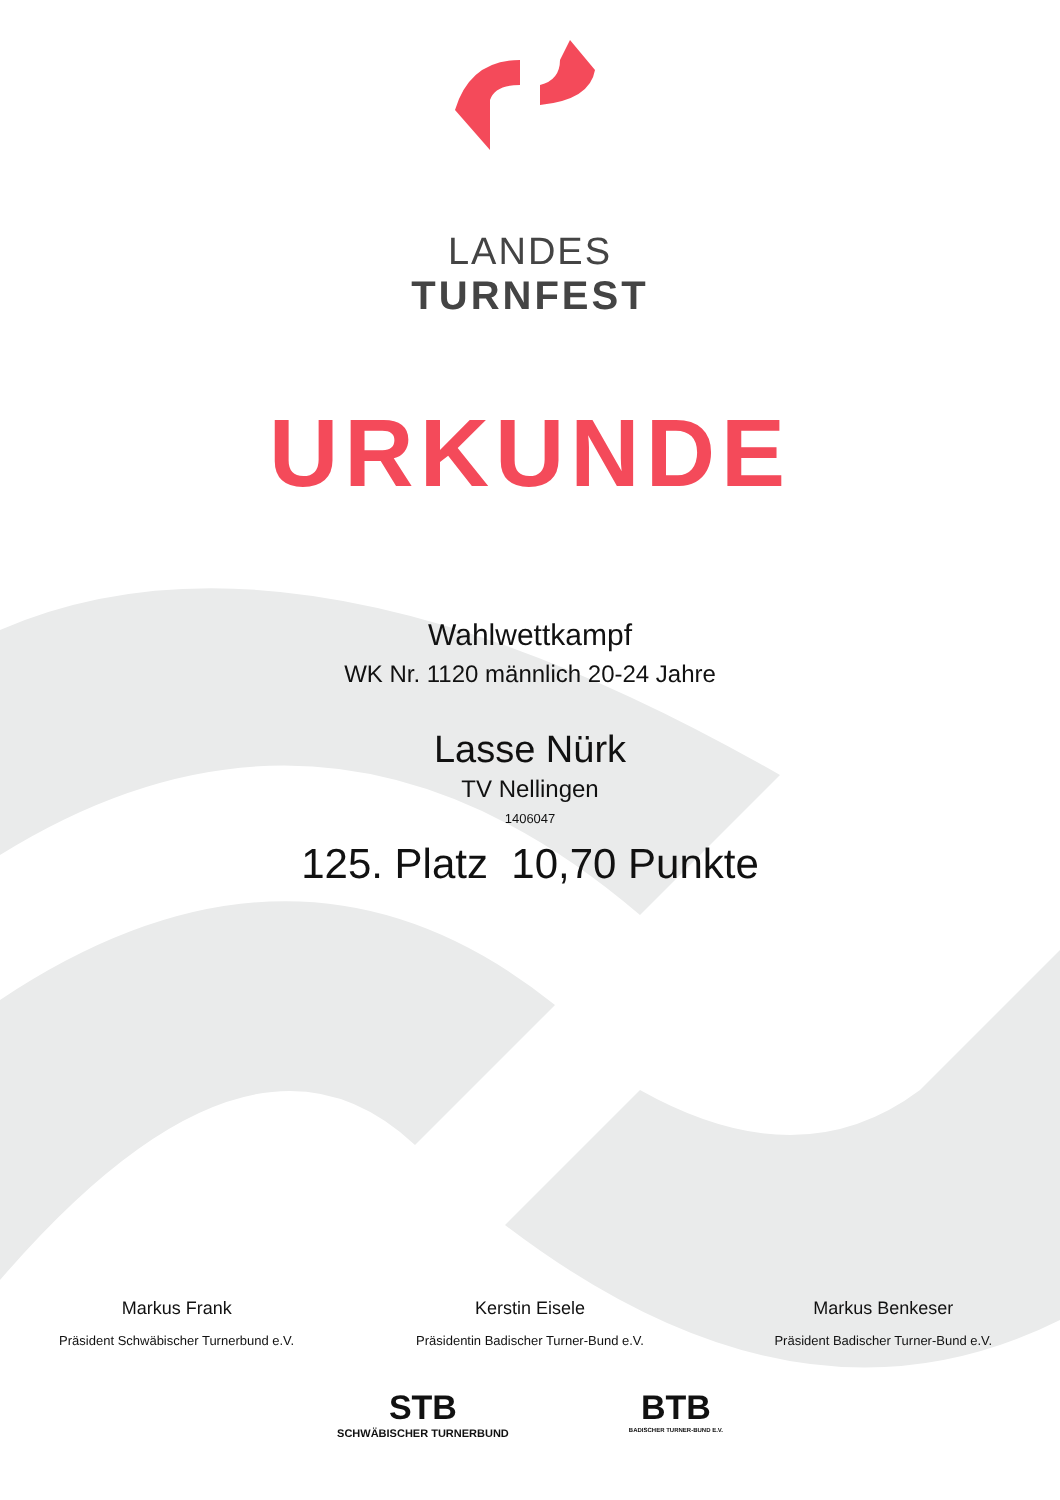LANDES
TURNFEST
URKUNDE
Wahlwettkampf
WK Nr. 1120 männlich 20-24 Jahre
Lasse Nürk
TV Nellingen
1406047
125. Platz 10,70 Punkte
Markus Frank
Präsident Schwäbischer Turnerbund e.V.
Kerstin Eisele
Präsidentin Badischer Turner-Bund e.V.
Markus Benkeser
Präsident Badischer Turner-Bund e.V.
STB
SCHWÄBISCHER TURNERBUND
BTB
BADISCHER TURNER-BUND E.V.